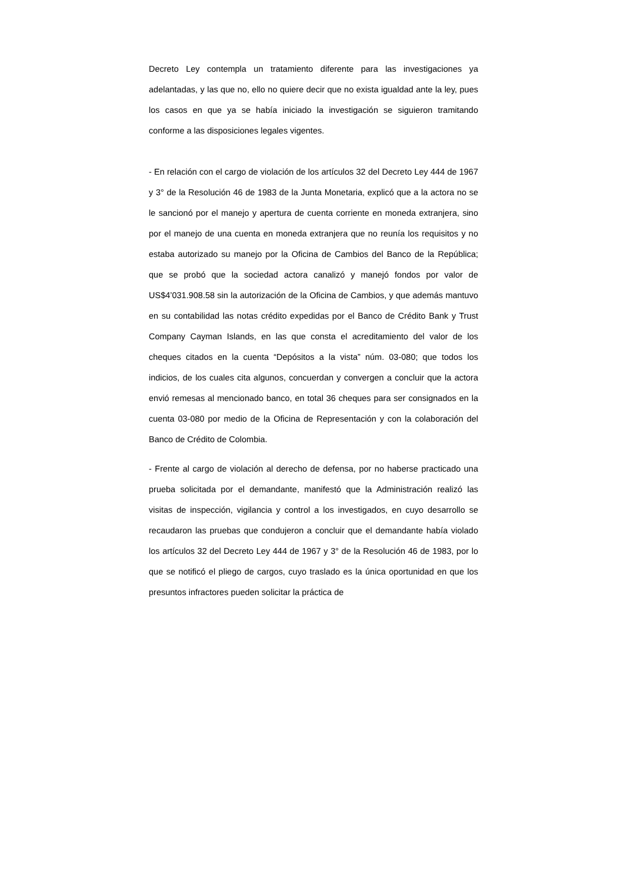Decreto Ley contempla un tratamiento diferente para las investigaciones ya adelantadas, y las que no, ello no quiere decir que no exista igualdad ante la ley, pues los casos en que ya se había iniciado la investigación se siguieron tramitando conforme a las disposiciones legales vigentes.
- En relación con el cargo de violación de los artículos 32 del Decreto Ley 444 de 1967 y 3° de la Resolución 46 de 1983 de la Junta Monetaria, explicó que a la actora no se le sancionó por el manejo y apertura de cuenta corriente en moneda extranjera, sino por el manejo de una cuenta en moneda extranjera que no reunía los requisitos y no estaba autorizado su manejo por la Oficina de Cambios del Banco de la República; que se probó que la sociedad actora canalizó y manejó fondos por valor de US$4’031.908.58 sin la autorización de la Oficina de Cambios, y que además mantuvo en su contabilidad las notas crédito expedidas por el Banco de Crédito Bank y Trust Company Cayman Islands, en las que consta el acreditamiento del valor de los cheques citados en la cuenta “Depósitos a la vista” núm. 03-080; que todos los indicios, de los cuales cita algunos, concuerdan y convergen a concluir que la actora envió remesas al mencionado banco, en total 36 cheques para ser consignados en la cuenta 03-080 por medio de la Oficina de Representación y con la colaboración del Banco de Crédito de Colombia.
- Frente al cargo de violación al derecho de defensa, por no haberse practicado una prueba solicitada por el demandante, manifestó que la Administración realizó las visitas de inspección, vigilancia y control a los investigados, en cuyo desarrollo se recaudaron las pruebas que condujeron a concluir que el demandante había violado los artículos 32 del Decreto Ley 444 de 1967 y 3° de la Resolución 46 de 1983, por lo que se notificó el pliego de cargos, cuyo traslado es la única oportunidad en que los presuntos infractores pueden solicitar la práctica de